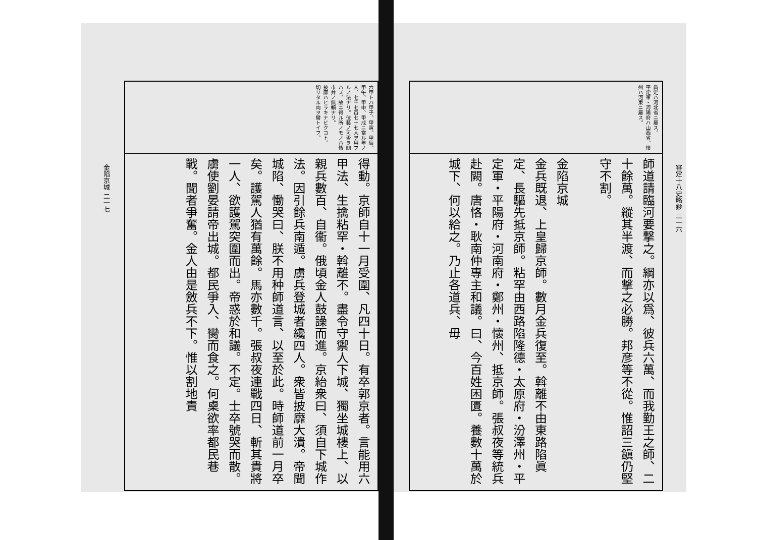審定十八史略鈔 二一六
眞定ハ河北省ニ屬ス。
平定軍・河陽府ハ山西省、懷州ハ河東ニ屬ス。
師道請臨河要撃之。綱亦以爲、彼兵六萬、而我勤王之師、二十餘萬。縱其半渡、而撃之必勝。邦彦等不從。惟詔三鎭仍堅守不割。
金陷京城
金兵既退、上皇歸京師。數月金兵復至。斡離不由東路陷眞定、長驅先抵京師。粘罕由西路陷隆德・太原府・汾澤州・平定軍・平陽府・河南府・鄭州・懷州、抵京師。張叔夜等統兵赴闕。唐恪・耿南仲專主和議。曰、今百姓困匱。養數十萬於城下、何以給之。乃止各道兵、毋
六甲トハ甲子、甲寅、甲辰、甲午、甲申、甲戌ニ當ル年ノ人、七千七百七十七人ヲ用フルノ法ナリ。伎藝ノ可否ヲ問ハズ、故ニ得ル所ノモノハ皆市井ノ無賴ナリ。
披靡ハヒラキナビクコト。
切リタル肉ヲ臠トイフ。
得動。京師自十一月受圍、凡四十日。有卒郭京者。言能用六甲法、生擒粘罕・斡離不。盡令守禦人下城、獨坐城樓上、以親兵數百、自衞。俄頃金人鼓譟而進。京紿衆曰、須自下城作法。因引餘兵南遁。虜兵登城者纔四人。衆皆披靡大潰。帝聞城陷、慟哭曰、朕不用种師道言、以至於此。時師道前一月卒矣。護駕人猶有萬餘。馬亦數千。張叔夜連戰四日、斬其貴將一人、欲護駕突圍而出。帝惑於和議。不定。士卒號哭而散。虜使劉晏請帝出城。都民爭入、臠而食之。何㮚欲率都民巷戰。聞者爭奮。金人由是斂兵不下。惟以割地責
金陷京城 二一七